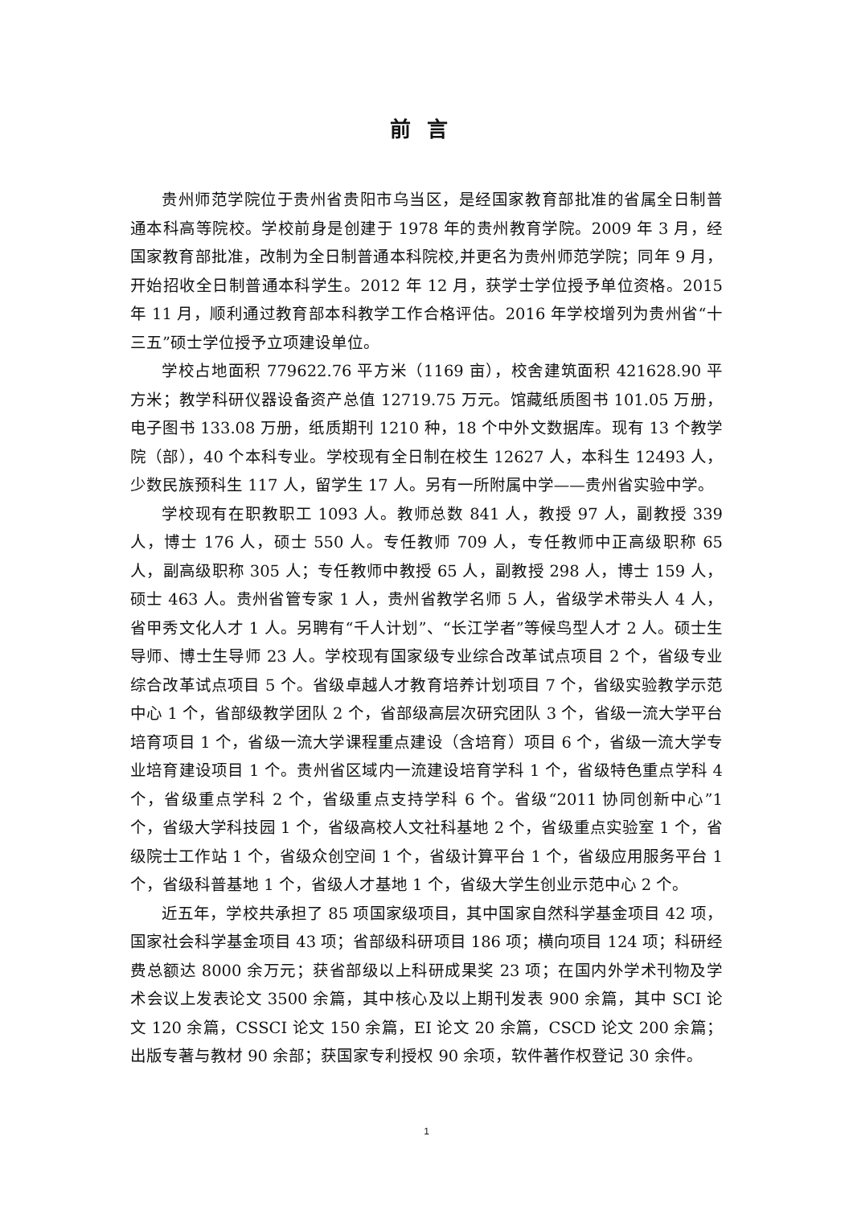前言
贵州师范学院位于贵州省贵阳市乌当区，是经国家教育部批准的省属全日制普通本科高等院校。学校前身是创建于 1978 年的贵州教育学院。2009 年 3 月，经国家教育部批准，改制为全日制普通本科院校,并更名为贵州师范学院；同年 9 月，开始招收全日制普通本科学生。2012 年 12 月，获学士学位授予单位资格。2015 年 11 月，顺利通过教育部本科教学工作合格评估。2016 年学校增列为贵州省“十三五”硕士学位授予立项建设单位。
学校占地面积 779622.76 平方米（1169 亩），校舍建筑面积 421628.90 平方米；教学科研仪器设备资产总值 12719.75 万元。馆藏纸质图书 101.05 万册，电子图书 133.08 万册，纸质期刊 1210 种，18 个中外文数据库。现有 13 个教学院（部），40 个本科专业。学校现有全日制在校生 12627 人，本科生 12493 人，少数民族预科生 117 人，留学生 17 人。另有一所附属中学——贵州省实验中学。
学校现有在职教职工 1093 人。教师总数 841 人，教授 97 人，副教授 339 人，博士 176 人，硕士 550 人。专任教师 709 人，专任教师中正高级职称 65 人，副高级职称 305 人；专任教师中教授 65 人，副教授 298 人，博士 159 人，硕士 463 人。贵州省管专家 1 人，贵州省教学名师 5 人，省级学术带头人 4 人，省甲秀文化人才 1 人。另聘有“千人计划”、“长江学者”等候鸟型人才 2 人。硕士生导师、博士生导师 23 人。学校现有国家级专业综合改革试点项目 2 个，省级专业综合改革试点项目 5 个。省级卓越人才教育培养计划项目 7 个，省级实验教学示范中心 1 个，省部级教学团队 2 个，省部级高层次研究团队 3 个，省级一流大学平台培育项目 1 个，省级一流大学课程重点建设（含培育）项目 6 个，省级一流大学专业培育建设项目 1 个。贵州省区域内一流建设培育学科 1 个，省级特色重点学科 4 个，省级重点学科 2 个，省级重点支持学科 6 个。省级“2011 协同创新中心”1 个，省级大学科技园 1 个，省级高校人文社科基地 2 个，省级重点实验室 1 个，省级院士工作站 1 个，省级众创空间 1 个，省级计算平台 1 个，省级应用服务平台 1 个，省级科普基地 1 个，省级人才基地 1 个，省级大学生创业示范中心 2 个。
近五年，学校共承担了 85 项国家级项目，其中国家自然科学基金项目 42 项，国家社会科学基金项目 43 项；省部级科研项目 186 项；横向项目 124 项；科研经费总额达 8000 余万元；获省部级以上科研成果奖 23 项；在国内外学术刊物及学术会议上发表论文 3500 余篇，其中核心及以上期刊发表 900 余篇，其中 SCI 论文 120 余篇，CSSCI 论文 150 余篇，EI 论文 20 余篇，CSCD 论文 200 余篇；出版专著与教材 90 余部；获国家专利授权 90 余项，软件著作权登记 30 余件。
1